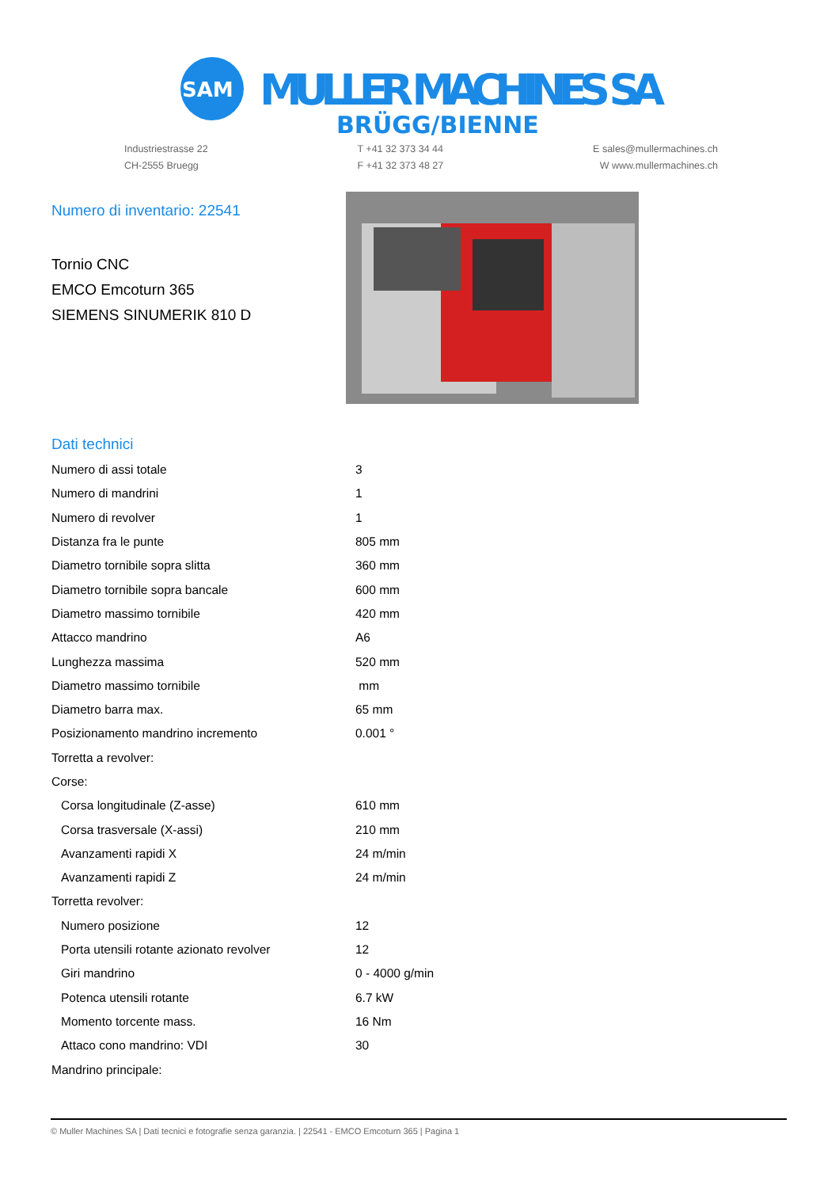SAM
MULLER MACHINES SA
BRÜGG/BIENNE
Industriestrasse 22
CH-2555 Bruegg
T +41 32 373 34 44
F +41 32 373 48 27
E sales@mullermachines.ch
W www.mullermachines.ch
Numero di inventario: 22541
Tornio CNC
EMCO Emcoturn 365
SIEMENS SINUMERIK 810 D
Dati technici
| Numero di assi totale | 3 |
| Numero di mandrini | 1 |
| Numero di revolver | 1 |
| Distanza fra le punte | 805 mm |
| Diametro tornibile sopra slitta | 360 mm |
| Diametro tornibile sopra bancale | 600 mm |
| Diametro massimo tornibile | 420 mm |
| Attacco mandrino | A6 |
| Lunghezza massima | 520 mm |
| Diametro massimo tornibile | mm |
| Diametro barra max. | 65 mm |
| Posizionamento mandrino incremento | 0.001 ° |
| Torretta a revolver: | |
| Corse: | |
| Corsa longitudinale (Z-asse) | 610 mm |
| Corsa trasversale (X-assi) | 210 mm |
| Avanzamenti rapidi X | 24 m/min |
| Avanzamenti rapidi Z | 24 m/min |
| Torretta revolver: | |
| Numero posizione | 12 |
| Porta utensili rotante azionato revolver | 12 |
| Giri mandrino | 0 - 4000 g/min |
| Potenca utensili rotante | 6.7 kW |
| Momento torcente mass. | 16 Nm |
| Attaco cono mandrino: VDI | 30 |
| Mandrino principale: | |
© Muller Machines SA | Dati tecnici e fotografie senza garanzia. | 22541 - EMCO Emcoturn 365 | Pagina 1